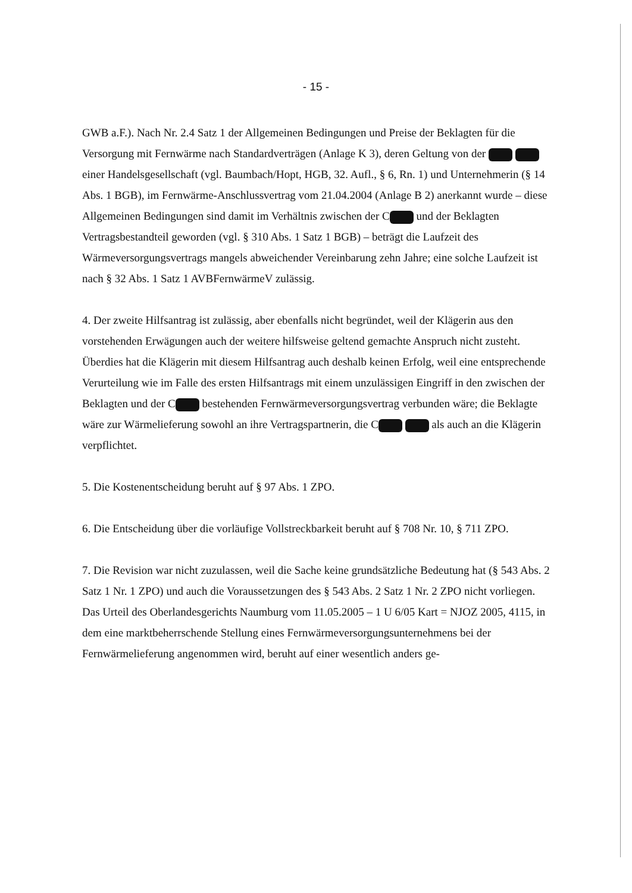- 15 -
GWB a.F.). Nach Nr. 2.4 Satz 1 der Allgemeinen Bedingungen und Preise der Beklagten für die Versorgung mit Fernwärme nach Standardverträgen (Anlage K 3), deren Geltung von der einer Handelsgesellschaft (vgl. Baumbach/Hopt, HGB, 32. Aufl., § 6, Rn. 1) und Unternehmerin (§ 14 Abs. 1 BGB), im Fernwärme-Anschlussvertrag vom 21.04.2004 (Anlage B 2) anerkannt wurde – diese Allgemeinen Bedingungen sind damit im Verhältnis zwischen der C und der Beklagten Vertragsbestandteil geworden (vgl. § 310 Abs. 1 Satz 1 BGB) – beträgt die Laufzeit des Wärmeversorgungsvertrags mangels abweichender Vereinbarung zehn Jahre; eine solche Laufzeit ist nach § 32 Abs. 1 Satz 1 AVBFernwärmeV zulässig.
4. Der zweite Hilfsantrag ist zulässig, aber ebenfalls nicht begründet, weil der Klägerin aus den vorstehenden Erwägungen auch der weitere hilfsweise geltend gemachte Anspruch nicht zusteht. Überdies hat die Klägerin mit diesem Hilfsantrag auch deshalb keinen Erfolg, weil eine entsprechende Verurteilung wie im Falle des ersten Hilfsantrags mit einem unzulässigen Eingriff in den zwischen der Beklagten und der C bestehenden Fernwärmeversorgungsvertrag verbunden wäre; die Beklagte wäre zur Wärmelieferung sowohl an ihre Vertragspartnerin, die C als auch an die Klägerin verpflichtet.
5. Die Kostenentscheidung beruht auf § 97 Abs. 1 ZPO.
6. Die Entscheidung über die vorläufige Vollstreckbarkeit beruht auf § 708 Nr. 10, § 711 ZPO.
7. Die Revision war nicht zuzulassen, weil die Sache keine grundsätzliche Bedeutung hat (§ 543 Abs. 2 Satz 1 Nr. 1 ZPO) und auch die Voraussetzungen des § 543 Abs. 2 Satz 1 Nr. 2 ZPO nicht vorliegen. Das Urteil des Oberlandesgerichts Naumburg vom 11.05.2005 – 1 U 6/05 Kart = NJOZ 2005, 4115, in dem eine marktbeherrschende Stellung eines Fernwärmeversorgungsunternehmens bei der Fernwärmelieferung angenommen wird, beruht auf einer wesentlich anders ge-